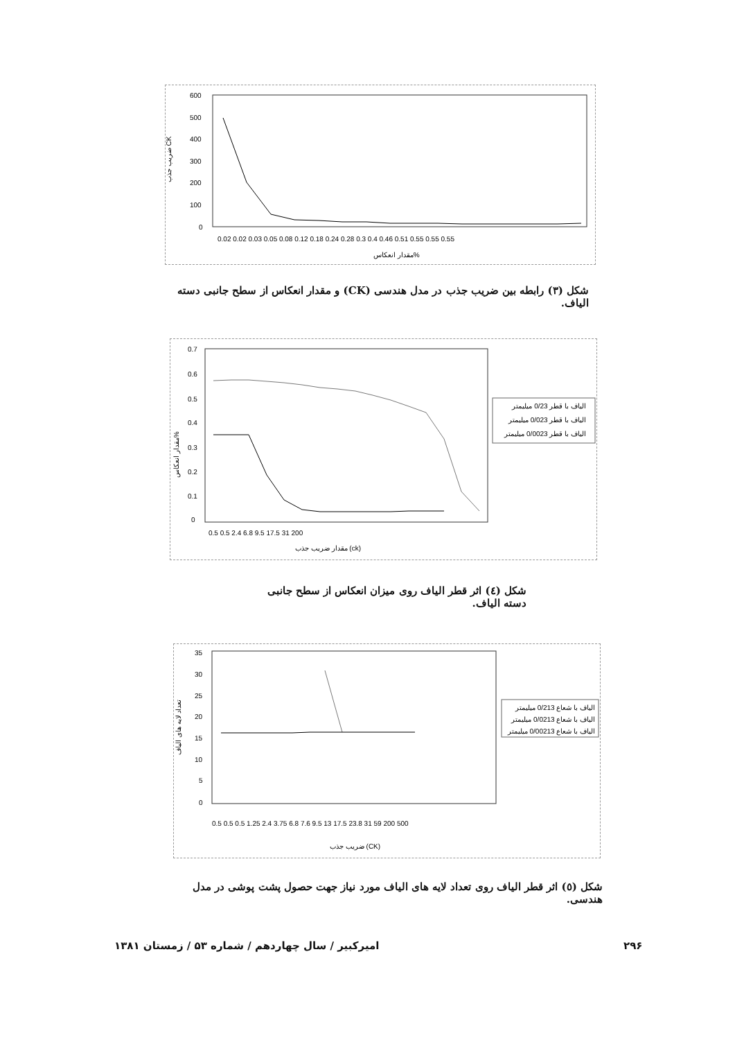600
500
400
300
200
100
0
ضریب جذب CK
0.02 0.02 0.03 0.05 0.08 0.12 0.18 0.24 0.28 0.3 0.4 0.46 0.51 0.55 0.55 0.55
مقدار انعکاس%
شکل (۳) رابطه بین ضریب جذب در مدل هندسی (CK) و مقدار انعکاس از سطح جانبی دسته الیاف.
0.7
0.6
0.5
0.4
0.3
0.2
0.1
0
مقدار انعکاس%
0.5 0.5 2.4 6.8 9.5 17.5 31 200
مقدار ضریب جذب (ck)
الیاف با قطر 0/23 میلیمتر
الیاف با قطر 0/023 میلیمتر
الیاف با قطر 0/0023 میلیمتر
شکل (٤) اثر قطر الیاف روی میزان انعکاس از سطح جانبی دسته الیاف.
35
30
25
20
15
10
5
0
تعداد لایه های الیاف
0.5 0.5 0.5 1.25 2.4 3.75 6.8 7.6 9.5 13 17.5 23.8 31 59 200 500
ضریب جذب (CK)
الیاف با شعاع 0/213 میلیمتر
الیاف با شعاع 0/0213 میلیمتر
الیاف با شعاع 0/00213 میلیمتر
شکل (٥) اثر قطر الیاف روی تعداد لایه های الیاف مورد نیاز جهت حصول پشت پوشی در مدل هندسی.
۲۹۶
امیرکبیر / سال چهاردهم / شماره ۵۳ / زمستان ۱۳۸۱